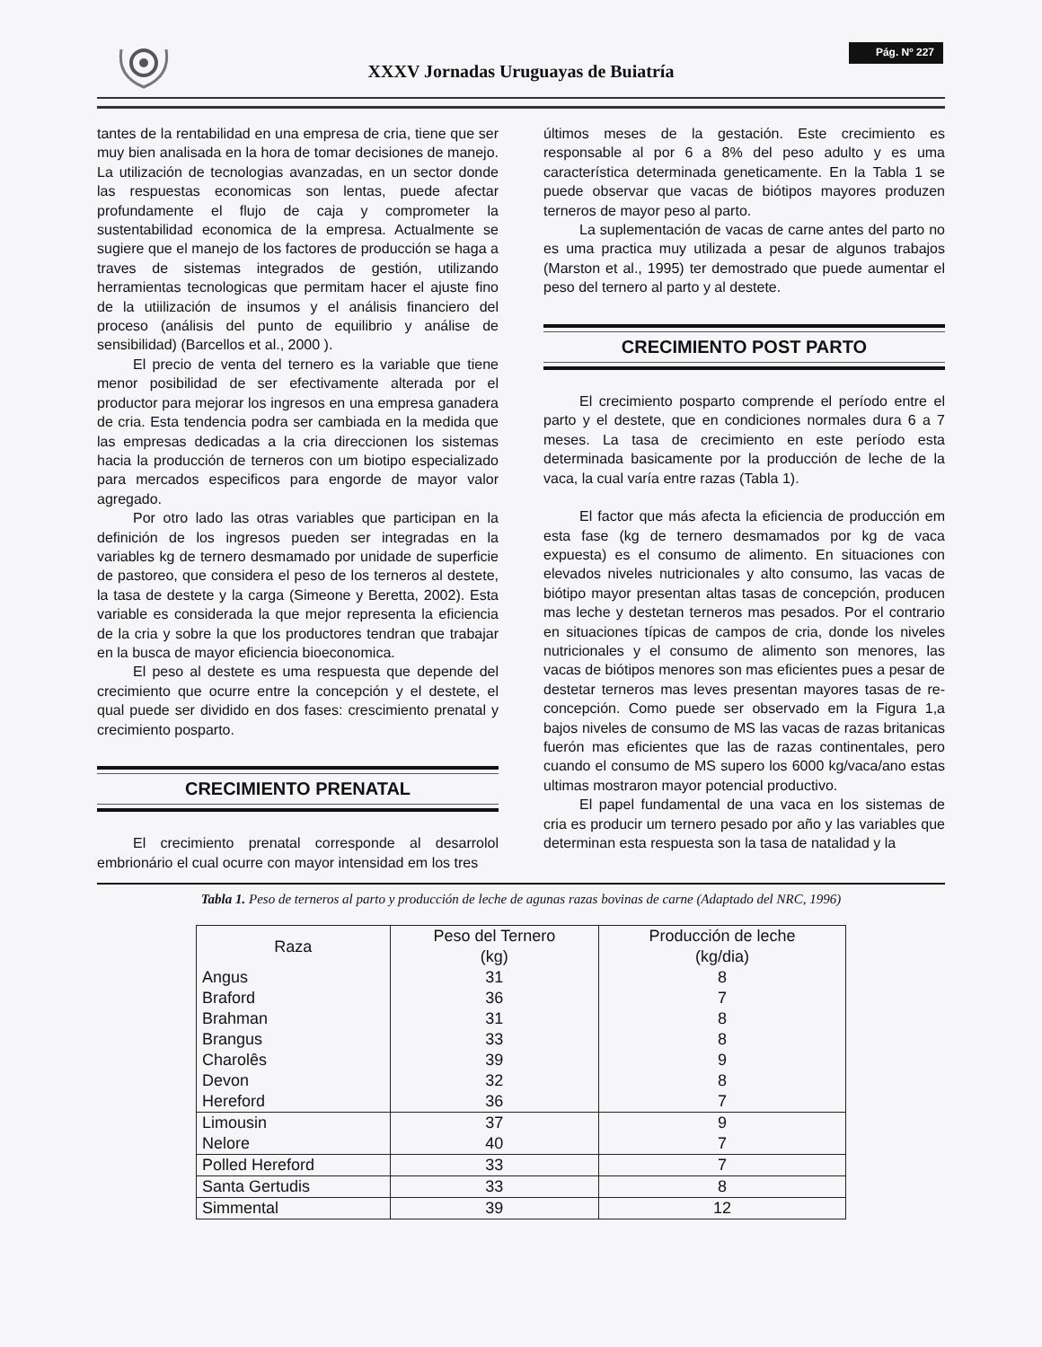XXXV Jornadas Uruguayas de Buiatría
Pág. Nº 227
tantes de la rentabilidad en una empresa de cria, tiene que ser muy bien analisada en la hora de tomar decisiones de manejo. La utilización de tecnologias avanzadas, en un sector donde las respuestas economicas son lentas, puede afectar profundamente el flujo de caja y comprometer la sustentabilidad economica de la empresa. Actualmente se sugiere que el manejo de los factores de producción se haga a traves de sistemas integrados de gestión, utilizando herramientas tecnologicas que permitam hacer el ajuste fino de la utiilización de insumos y el análisis financiero del proceso (análisis del punto de equilibrio y análise de sensibilidad) (Barcellos et al., 2000 ).
El precio de venta del ternero es la variable que tiene menor posibilidad de ser efectivamente alterada por el productor para mejorar los ingresos en una empresa ganadera de cria. Esta tendencia podra ser cambiada en la medida que las empresas dedicadas a la cria direccionen los sistemas hacia la producción de terneros con um biotipo especializado para mercados especificos para engorde de mayor valor agregado.
Por otro lado las otras variables que participan en la definición de los ingresos pueden ser integradas en la variables kg de ternero desmamado por unidade de superficie de pastoreo, que considera el peso de los terneros al destete, la tasa de destete y la carga (Simeone y Beretta, 2002). Esta variable es considerada la que mejor representa la eficiencia de la cria y sobre la que los productores tendran que trabajar en la busca de mayor eficiencia bioeconomica.
El peso al destete es uma respuesta que depende del crecimiento que ocurre entre la concepción y el destete, el qual puede ser dividido en dos fases: crescimiento prenatal y crecimiento posparto.
CRECIMIENTO PRENATAL
El crecimiento prenatal corresponde al desarrolol embrionário el cual ocurre con mayor intensidad em los tres
últimos meses de la gestación. Este crecimiento es responsable al por 6 a 8% del peso adulto y es uma característica determinada geneticamente. En la Tabla 1 se puede observar que vacas de biótipos mayores produzen terneros de mayor peso al parto.
La suplementación de vacas de carne antes del parto no es uma practica muy utilizada a pesar de algunos trabajos (Marston et al., 1995) ter demostrado que puede aumentar el peso del ternero al parto y al destete.
CRECIMIENTO POST PARTO
El crecimiento posparto comprende el período entre el parto y el destete, que en condiciones normales dura 6 a 7 meses. La tasa de crecimiento en este período esta determinada basicamente por la producción de leche de la vaca, la cual varía entre razas (Tabla 1).
El factor que más afecta la eficiencia de producción em esta fase (kg de ternero desmamados por kg de vaca expuesta) es el consumo de alimento. En situaciones con elevados niveles nutricionales y alto consumo, las vacas de biótipo mayor presentan altas tasas de concepción, producen mas leche y destetan terneros mas pesados. Por el contrario en situaciones típicas de campos de cria, donde los niveles nutricionales y el consumo de alimento son menores, las vacas de biótipos menores son mas eficientes pues a pesar de destetar terneros mas leves presentan mayores tasas de re-concepción. Como puede ser observado em la Figura 1,a bajos niveles de consumo de MS las vacas de razas britanicas fuerón mas eficientes que las de razas continentales, pero cuando el consumo de MS supero los 6000 kg/vaca/ano estas ultimas mostraron mayor potencial productivo.
El papel fundamental de una vaca en los sistemas de cria es producir um ternero pesado por año y las variables que determinan esta respuesta son la tasa de natalidad y la
Tabla 1. Peso de terneros al parto y producción de leche de agunas razas bovinas de carne (Adaptado del NRC, 1996)
| Raza | Peso del Ternero (kg) | Producción de leche (kg/dia) |
| --- | --- | --- |
| Angus | 31 | 8 |
| Braford | 36 | 7 |
| Brahman | 31 | 8 |
| Brangus | 33 | 8 |
| Charolês | 39 | 9 |
| Devon | 32 | 8 |
| Hereford | 36 | 7 |
| Limousin | 37 | 9 |
| Nelore | 40 | 7 |
| Polled Hereford | 33 | 7 |
| Santa Gertudis | 33 | 8 |
| Simmental | 39 | 12 |